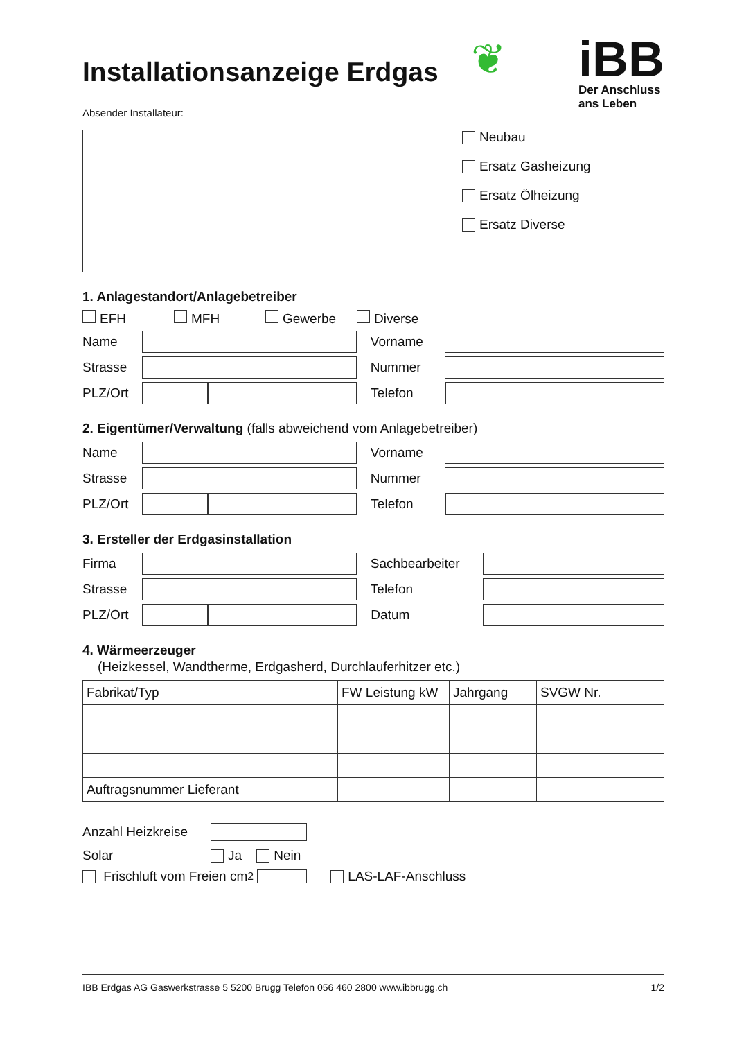Installationsanzeige Erdgas
❦
iBB
Der Anschluss
ans Leben
Absender Installateur:
Neubau
Ersatz Gasheizung
Ersatz Ölheizung
Ersatz Diverse
1. Anlagestandort/Anlagebetreiber
EFH MFH Gewerbe Diverse
Name Vorname
Strasse Nummer
PLZ/Ort Telefon
2. Eigentümer/Verwaltung (falls abweichend vom Anlagebetreiber)
Name Vorname
Strasse Nummer
PLZ/Ort Telefon
3. Ersteller der Erdgasinstallation
Firma Sachbearbeiter
Strasse Telefon
PLZ/Ort Datum
4. Wärmeerzeuger
(Heizkessel, Wandtherme, Erdgasherd, Durchlauferhitzer etc.)
| Fabrikat/Typ | FW Leistung kW | Jahrgang | SVGW Nr. |
| --- | --- | --- | --- |
| Auftragsnummer Lieferant | | | |
Anzahl Heizkreise
Solar Ja Nein
Frischluft vom Freien cm<sup>2</sup> LAS-LAF-Anschluss
IBB Erdgas AG Gaswerkstrasse 5 5200 Brugg Telefon 056 460 2800 www.ibbrugg.ch 1/2